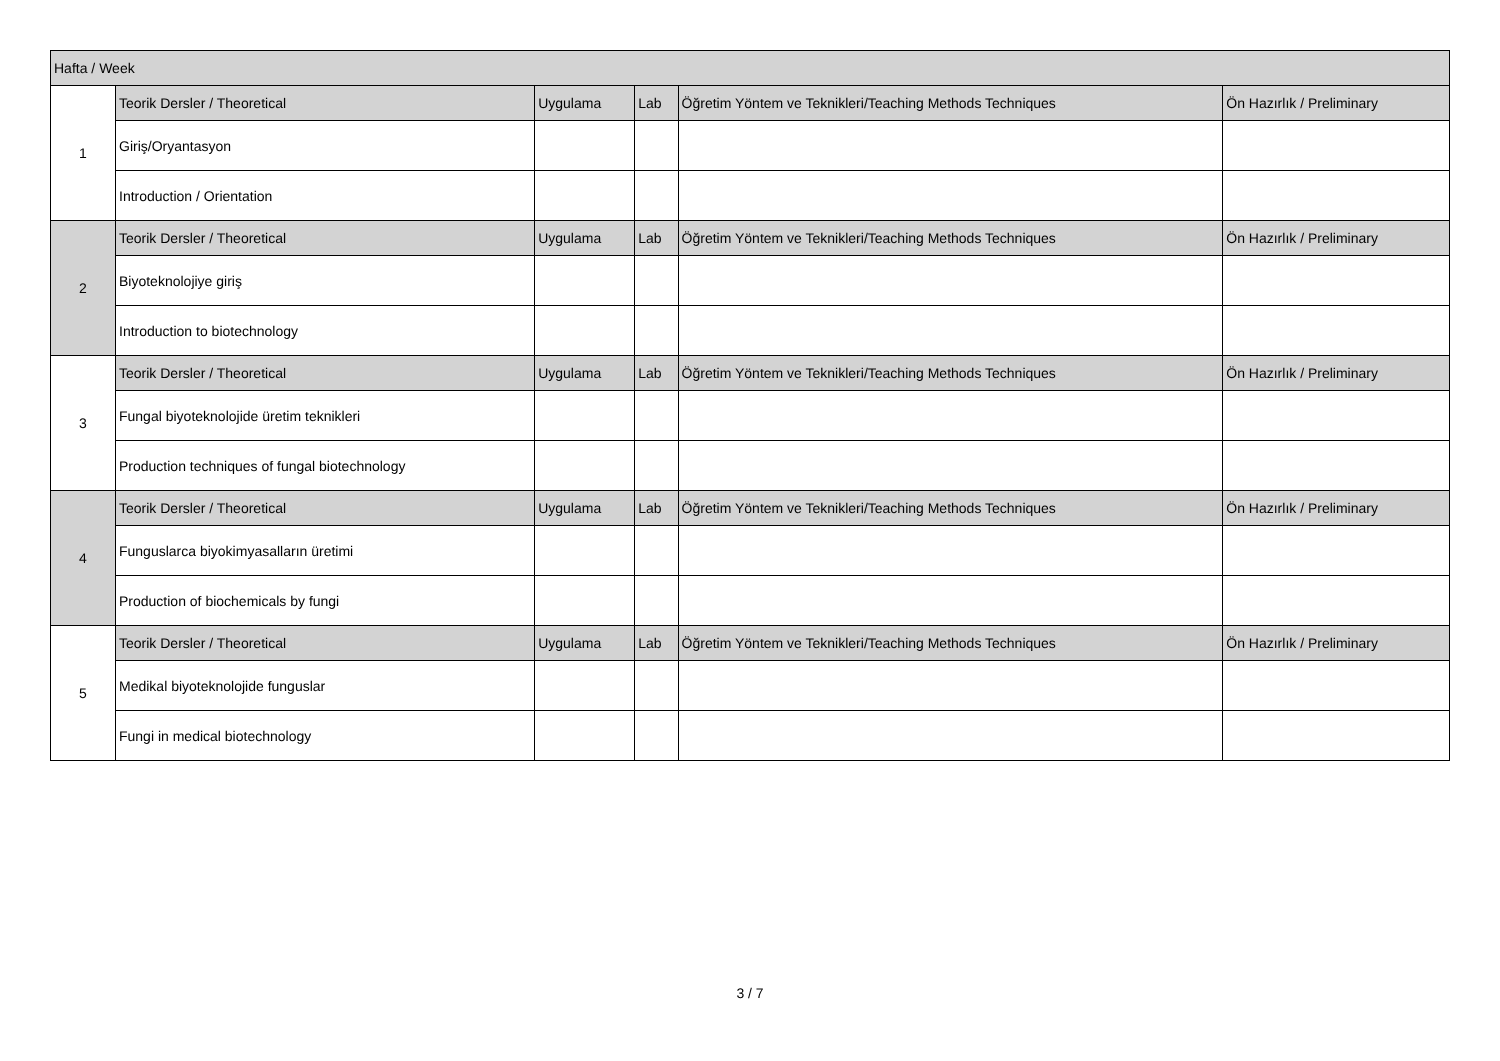| Hafta / Week | | | | | |
| --- | --- | --- | --- | --- | --- |
| 1 | Teorik Dersler / Theoretical | Uygulama | Lab | Öğretim Yöntem ve Teknikleri/Teaching Methods Techniques | Ön Hazırlık / Preliminary |
| | Giriş/Oryantasyon | | | | |
| | Introduction / Orientation | | | | |
| 2 | Teorik Dersler / Theoretical | Uygulama | Lab | Öğretim Yöntem ve Teknikleri/Teaching Methods Techniques | Ön Hazırlık / Preliminary |
| | Biyoteknolojiye giriş | | | | |
| | Introduction to biotechnology | | | | |
| 3 | Teorik Dersler / Theoretical | Uygulama | Lab | Öğretim Yöntem ve Teknikleri/Teaching Methods Techniques | Ön Hazırlık / Preliminary |
| | Fungal biyoteknolojide üretim teknikleri | | | | |
| | Production techniques of fungal biotechnology | | | | |
| 4 | Teorik Dersler / Theoretical | Uygulama | Lab | Öğretim Yöntem ve Teknikleri/Teaching Methods Techniques | Ön Hazırlık / Preliminary |
| | Funguslarca biyokimyasalların üretimi | | | | |
| | Production of biochemicals by fungi | | | | |
| 5 | Teorik Dersler / Theoretical | Uygulama | Lab | Öğretim Yöntem ve Teknikleri/Teaching Methods Techniques | Ön Hazırlık / Preliminary |
| | Medikal biyoteknolojide funguslar | | | | |
| | Fungi in medical biotechnology | | | | |
3 / 7